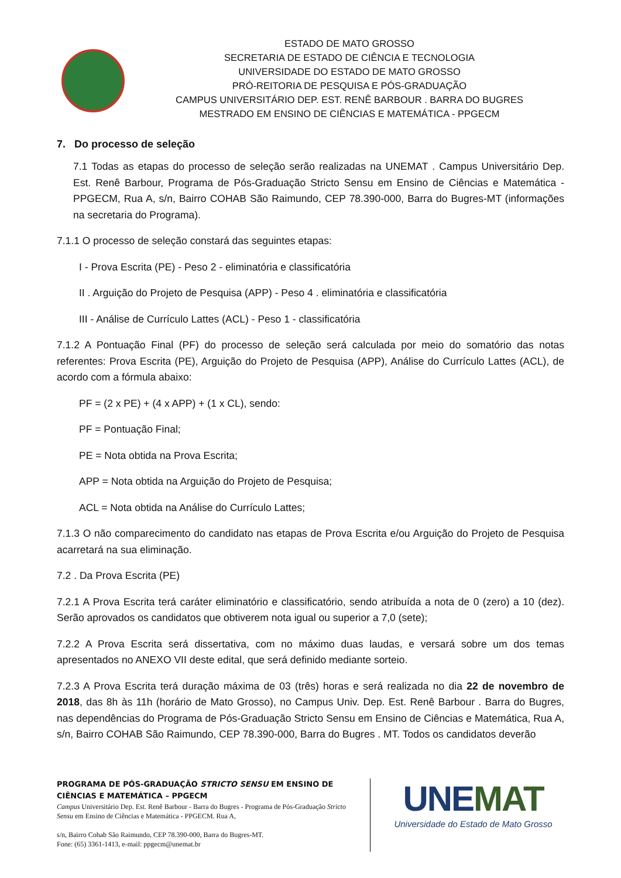ESTADO DE MATO GROSSO
SECRETARIA DE ESTADO DE CIÊNCIA E TECNOLOGIA
UNIVERSIDADE DO ESTADO DE MATO GROSSO
PRÓ-REITORIA DE PESQUISA E PÓS-GRADUAÇÃO
CAMPUS UNIVERSITÁRIO DEP. EST. RENÊ BARBOUR . BARRA DO BUGRES
MESTRADO EM ENSINO DE CIÊNCIAS E MATEMÁTICA - PPGECM
7. Do processo de seleção
7.1 Todas as etapas do processo de seleção serão realizadas na UNEMAT . Campus Universitário Dep. Est. Renê Barbour, Programa de Pós-Graduação Stricto Sensu em Ensino de Ciências e Matemática - PPGECM, Rua A, s/n, Bairro COHAB São Raimundo, CEP 78.390-000, Barra do Bugres-MT (informações na secretaria do Programa).
7.1.1 O processo de seleção constará das seguintes etapas:
I - Prova Escrita (PE) - Peso 2 - eliminatória e classificatória
II . Arguição do Projeto de Pesquisa (APP) - Peso 4 . eliminatória e classificatória
III - Análise de Currículo Lattes (ACL) - Peso 1 - classificatória
7.1.2 A Pontuação Final (PF) do processo de seleção será calculada por meio do somatório das notas referentes: Prova Escrita (PE), Arguição do Projeto de Pesquisa (APP), Análise do Currículo Lattes (ACL), de acordo com a fórmula abaixo:
PF = (2 x PE) + (4 x APP) + (1 x CL), sendo:
PF = Pontuação Final;
PE = Nota obtida na Prova Escrita;
APP = Nota obtida na Arguição do Projeto de Pesquisa;
ACL = Nota obtida na Análise do Currículo Lattes;
7.1.3 O não comparecimento do candidato nas etapas de Prova Escrita e/ou Arguição do Projeto de Pesquisa acarretará na sua eliminação.
7.2 . Da Prova Escrita (PE)
7.2.1 A Prova Escrita terá caráter eliminatório e classificatório, sendo atribuída a nota de 0 (zero) a 10 (dez). Serão aprovados os candidatos que obtiverem nota igual ou superior a 7,0 (sete);
7.2.2 A Prova Escrita será dissertativa, com no máximo duas laudas, e versará sobre um dos temas apresentados no ANEXO VII deste edital, que será definido mediante sorteio.
7.2.3 A Prova Escrita terá duração máxima de 03 (três) horas e será realizada no dia 22 de novembro de 2018, das 8h às 11h (horário de Mato Grosso), no Campus Univ. Dep. Est. Renê Barbour . Barra do Bugres, nas dependências do Programa de Pós-Graduação Stricto Sensu em Ensino de Ciências e Matemática, Rua A, s/n, Bairro COHAB São Raimundo, CEP 78.390-000, Barra do Bugres . MT. Todos os candidatos deverão
PROGRAMA DE PÓS-GRADUAÇÃO STRICTO SENSU EM ENSINO DE CIÊNCIAS E MATEMÁTICA – PPGECM
Campus Universitário Dep. Est. Renê Barbour - Barra do Bugres - Programa de Pós-Graduação Stricto Sensu em Ensino de Ciências e Matemática - PPGECM. Rua A,
s/n, Bairro Cohab São Raimundo, CEP 78.390-000, Barra do Bugres-MT.
Fone: (65) 3361-1413, e-mail: ppgecm@unemat.br
UNEMAT
Universidade do Estado de Mato Grosso